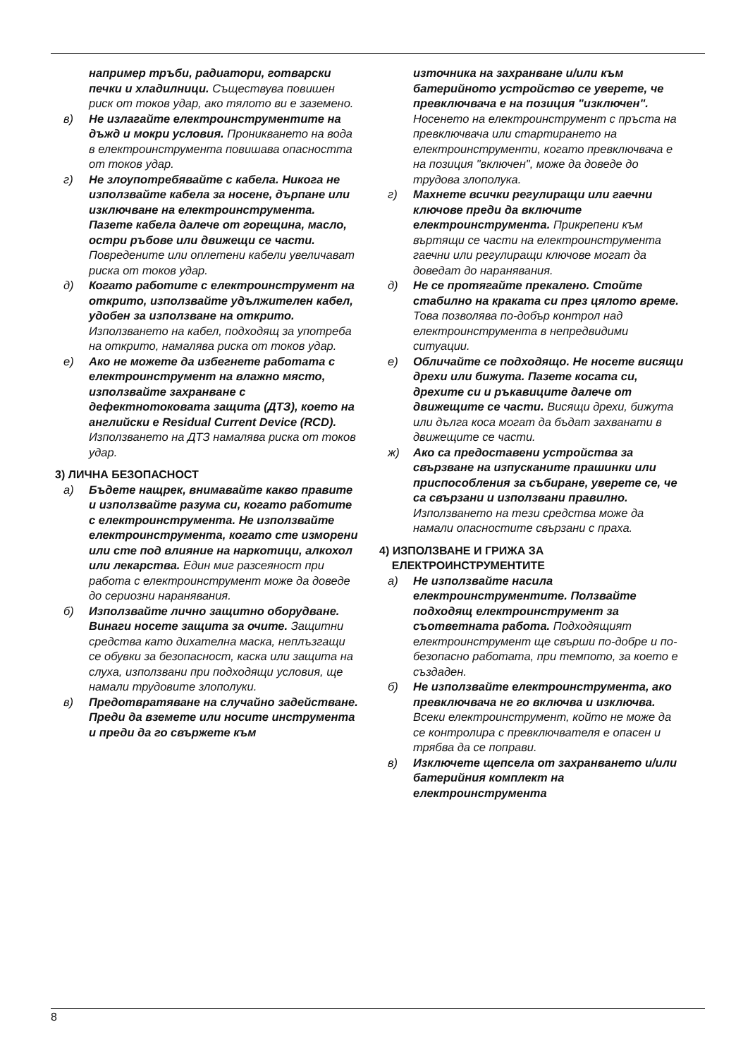например тръби, радиатори, готварски печки и хладилници. Съществува повишен риск от токов удар, ако тялото ви е заземено.
в) Не излагайте електроинструментите на дъжд и мокри условия. Проникването на вода в електроинструмента повишава опасността от токов удар.
г) Не злоупотребявайте с кабела. Никога не използвайте кабела за носене, дърпане или изключване на електроинструмента. Пазете кабела далече от горещина, масло, остри ръбове или движещи се части. Повредените или оплетени кабели увеличават риска от токов удар.
д) Когато работите с електроинструмент на открито, използвайте удължителен кабел, удобен за използване на открито. Използването на кабел, подходящ за употреба на открито, намалява риска от токов удар.
е) Ако не можете да избегнете работата с електроинструмент на влажно място, използвайте захранване с дефектнотоковата защита (ДТЗ), което на английски е Residual Current Device (RCD). Използването на ДТЗ намалява риска от токов удар.
3) ЛИЧНА БЕЗОПАСНОСТ
а) Бъдете нащрек, внимавайте какво правите и използвайте разума си, когато работите с електроинструмента. Не използвайте електроинструмента, когато сте изморени или сте под влияние на наркотици, алкохол или лекарства. Един миг разсеяност при работа с електроинструмент може да доведе до сериозни наранявания.
б) Използвайте лично защитно оборудване. Винаги носете защита за очите. Защитни средства като дихателна маска, неплъзгащи се обувки за безопасност, каска или защита на слуха, използвани при подходящи условия, ще намали трудовите злополуки.
в) Предотвратяване на случайно задействане. Преди да вземете или носите инструмента и преди да го свържете към
източника на захранване и/или към батерийното устройство се уверете, че превключвача е на позиция "изключен". Носенето на електроинструмент с пръста на превключвача или стартирането на електроинструменти, когато превключвача е на позиция "включен", може да доведе до трудова злополука.
г) Махнете всички регулиращи или гаечни ключове преди да включите електроинструмента. Прикрепени към въртящи се части на електроинструмента гаечни или регулиращи ключове могат да доведат до наранявания.
д) Не се протягайте прекалено. Стойте стабилно на краката си през цялото време. Това позволява по-добър контрол над електроинструмента в непредвидими ситуации.
е) Обличайте се подходящо. Не носете висящи дрехи или бижута. Пазете косата си, дрехите си и ръкавиците далече от движещите се части. Висящи дрехи, бижута или дълга коса могат да бъдат захванати в движещите се части.
ж) Ако са предоставени устройства за свързване на изпусканите прашинки или приспособления за събиране, уверете се, че са свързани и използвани правилно. Използването на тези средства може да намали опасностите свързани с праха.
4) ИЗПОЛЗВАНЕ И ГРИЖА ЗА
ЕЛЕКТРОИНСТРУМЕНТИТЕ
а) Не използвайте насила електроинструментите. Ползвайте подходящ електроинструмент за съответната работа. Подходящият електроинструмент ще свърши по-добре и по-безопасно работата, при темпото, за което е създаден.
б) Не използвайте електроинструмента, ако превключвача не го включва и изключва. Всеки електроинструмент, който не може да се контролира с превключвателя е опасен и трябва да се поправи.
в) Изключете щепсела от захранването и/или батерийния комплект на електроинструмента
8